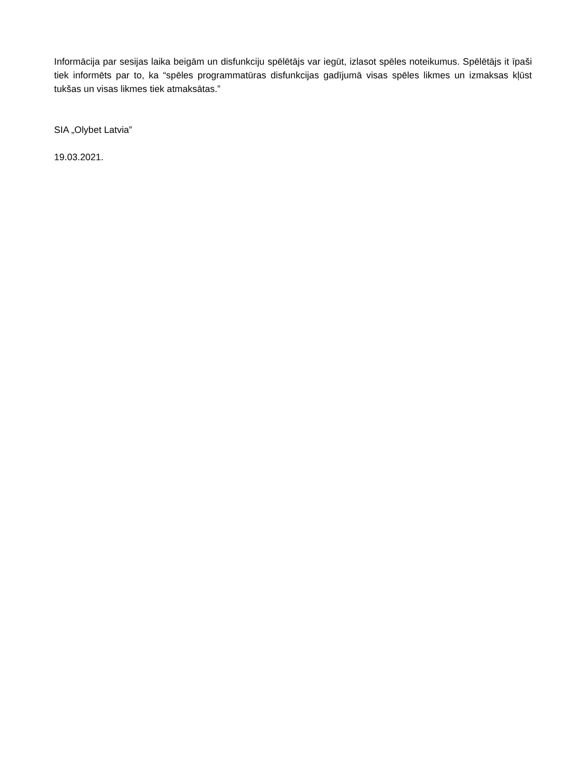Informācija par sesijas laika beigām un disfunkciju spēlētājs var iegūt, izlasot spēles noteikumus. Spēlētājs it īpaši tiek informēts par to, ka “spēles programmatūras disfunkcijas gadījumā visas spēles likmes un izmaksas kļūst tukšas un visas likmes tiek atmaksātas.”
SIA „Olybet Latvia”
19.03.2021.